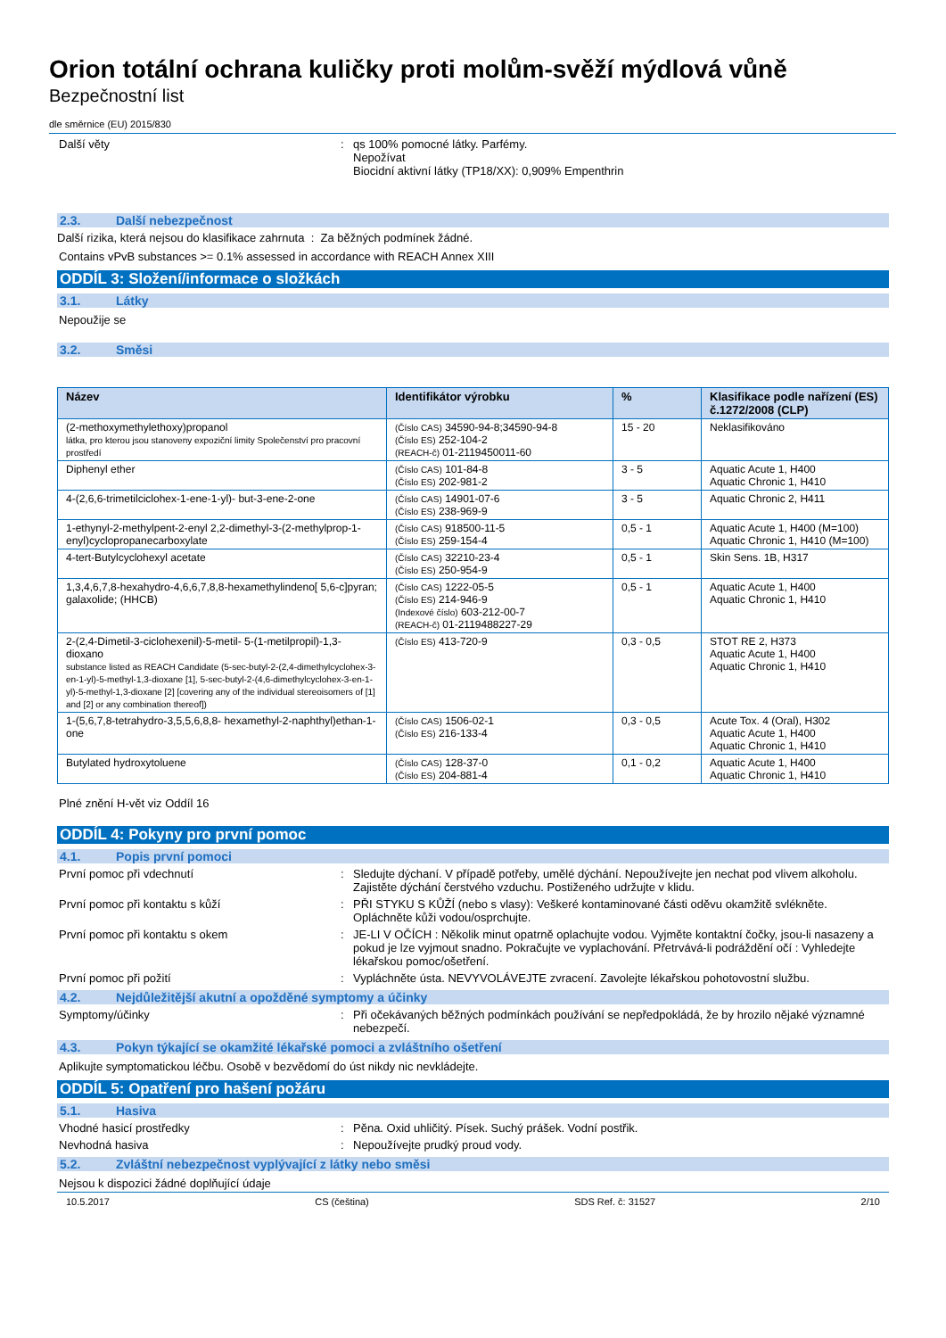Orion totální ochrana kuličky proti molům-svěží mýdlová vůně
Bezpečnostní list
dle směrnice (EU) 2015/830
Další věty : qs 100% pomocné látky. Parfémy.
Nepožívat
Biocidní aktivní látky (TP18/XX): 0,909% Empenthrin
2.3. Další nebezpečnost
Další rizika, která nejsou do klasifikace zahrnuta : Za běžných podmínek žádné.
Contains vPvB substances >= 0.1% assessed in accordance with REACH Annex XIII
ODDÍL 3: Složení/informace o složkách
3.1. Látky
Nepoužije se
3.2. Směsi
| Název | Identifikátor výrobku | % | Klasifikace podle nařízení (ES) č.1272/2008 (CLP) |
| --- | --- | --- | --- |
| (2-methoxymethylethoxy)propanol látka, pro kterou jsou stanoveny expoziční limity Společenství pro pracovní prostředí | (Číslo CAS) 34590-94-8;34590-94-8 (Číslo ES) 252-104-2 (REACH-č) 01-2119450011-60 | 15 - 20 | Neklasifikováno |
| Diphenyl ether | (Číslo CAS) 101-84-8 (Číslo ES) 202-981-2 | 3 - 5 | Aquatic Acute 1, H400 Aquatic Chronic 1, H410 |
| 4-(2,6,6-trimetilciclohex-1-ene-1-yl)- but-3-ene-2-one | (Číslo CAS) 14901-07-6 (Číslo ES) 238-969-9 | 3 - 5 | Aquatic Chronic 2, H411 |
| 1-ethynyl-2-methylpent-2-enyl 2,2-dimethyl-3-(2-methylprop-1-enyl)cyclopropanecarboxylate | (Číslo CAS) 918500-11-5 (Číslo ES) 259-154-4 | 0,5 - 1 | Aquatic Acute 1, H400 (M=100) Aquatic Chronic 1, H410 (M=100) |
| 4-tert-Butylcyclohexyl acetate | (Číslo CAS) 32210-23-4 (Číslo ES) 250-954-9 | 0,5 - 1 | Skin Sens. 1B, H317 |
| 1,3,4,6,7,8-hexahydro-4,6,6,7,8,8-hexamethylindeno[ 5,6-c]pyran; galaxolide; (HHCB) | (Číslo CAS) 1222-05-5 (Číslo ES) 214-946-9 (Indexové číslo) 603-212-00-7 (REACH-č) 01-2119488227-29 | 0,5 - 1 | Aquatic Acute 1, H400 Aquatic Chronic 1, H410 |
| 2-(2,4-Dimetil-3-ciclohexenil)-5-metil- 5-(1-metilpropil)-1,3-dioxano substance listed as REACH Candidate (5-sec-butyl-2-(2,4-dimethylcyclohex-3-en-1-yl)-5-methyl-1,3-dioxane [1], 5-sec-butyl-2-(4,6-dimethylcyclohex-3-en-1-yl)-5-methyl-1,3-dioxane [2] [covering any of the individual stereoisomers of [1] and [2] or any combination thereof]) | (Číslo ES) 413-720-9 | 0,3 - 0,5 | STOT RE 2, H373 Aquatic Acute 1, H400 Aquatic Chronic 1, H410 |
| 1-(5,6,7,8-tetrahydro-3,5,5,6,8,8- hexamethyl-2-naphthyl)ethan-1- one | (Číslo CAS) 1506-02-1 (Číslo ES) 216-133-4 | 0,3 - 0,5 | Acute Tox. 4 (Oral), H302 Aquatic Acute 1, H400 Aquatic Chronic 1, H410 |
| Butylated hydroxytoluene | (Číslo CAS) 128-37-0 (Číslo ES) 204-881-4 | 0,1 - 0,2 | Aquatic Acute 1, H400 Aquatic Chronic 1, H410 |
Plné znění H-vět viz Oddíl 16
ODDÍL 4: Pokyny pro první pomoc
4.1. Popis první pomoci
První pomoc při vdechnutí : Sledujte dýchaní. V případě potřeby, umělé dýchání. Nepoužívejte jen nechat pod vlivem alkoholu. Zajistěte dýchání čerstvého vzduchu. Postiženého udržujte v klidu.
První pomoc při kontaktu s kůží : PŘI STYKU S KŮŽÍ (nebo s vlasy): Veškeré kontaminované části oděvu okamžitě svlékněte. Opláchněte kůži vodou/osprchujte.
První pomoc při kontaktu s okem : JE-LI V OČÍCH : Několik minut opatrně oplachujte vodou. Vyjměte kontaktní čočky, jsou-li nasazeny a pokud je lze vyjmout snadno. Pokračujte ve vyplachování. Přetrvává-li podráždění očí : Vyhledejte lékařskou pomoc/ošetření.
První pomoc při požití : Vypláchněte ústa. NEVYVOLÁVEJTE zvracení. Zavolejte lékařskou pohotovostní službu.
4.2. Nejdůležitější akutní a opožděné symptomy a účinky
Symptomy/účinky : Při očekávaných běžných podmínkách používání se nepředpokládá, že by hrozilo nějaké významné nebezpečí.
4.3. Pokyn týkající se okamžité lékařské pomoci a zvláštního ošetření
Aplikujte symptomatickou léčbu. Osobě v bezvědomí do úst nikdy nic nevkládejte.
ODDÍL 5: Opatření pro hašení požáru
5.1. Hasiva
Vhodné hasicí prostředky : Pěna. Oxid uhličitý. Písek. Suchý prášek. Vodní postřik.
Nevhodná hasiva : Nepoužívejte prudký proud vody.
5.2. Zvláštní nebezpečnost vyplývající z látky nebo směsi
Nejsou k dispozici žádné doplňující údaje
10.5.2017 CS (čeština) SDS Ref. č: 31527 2/10